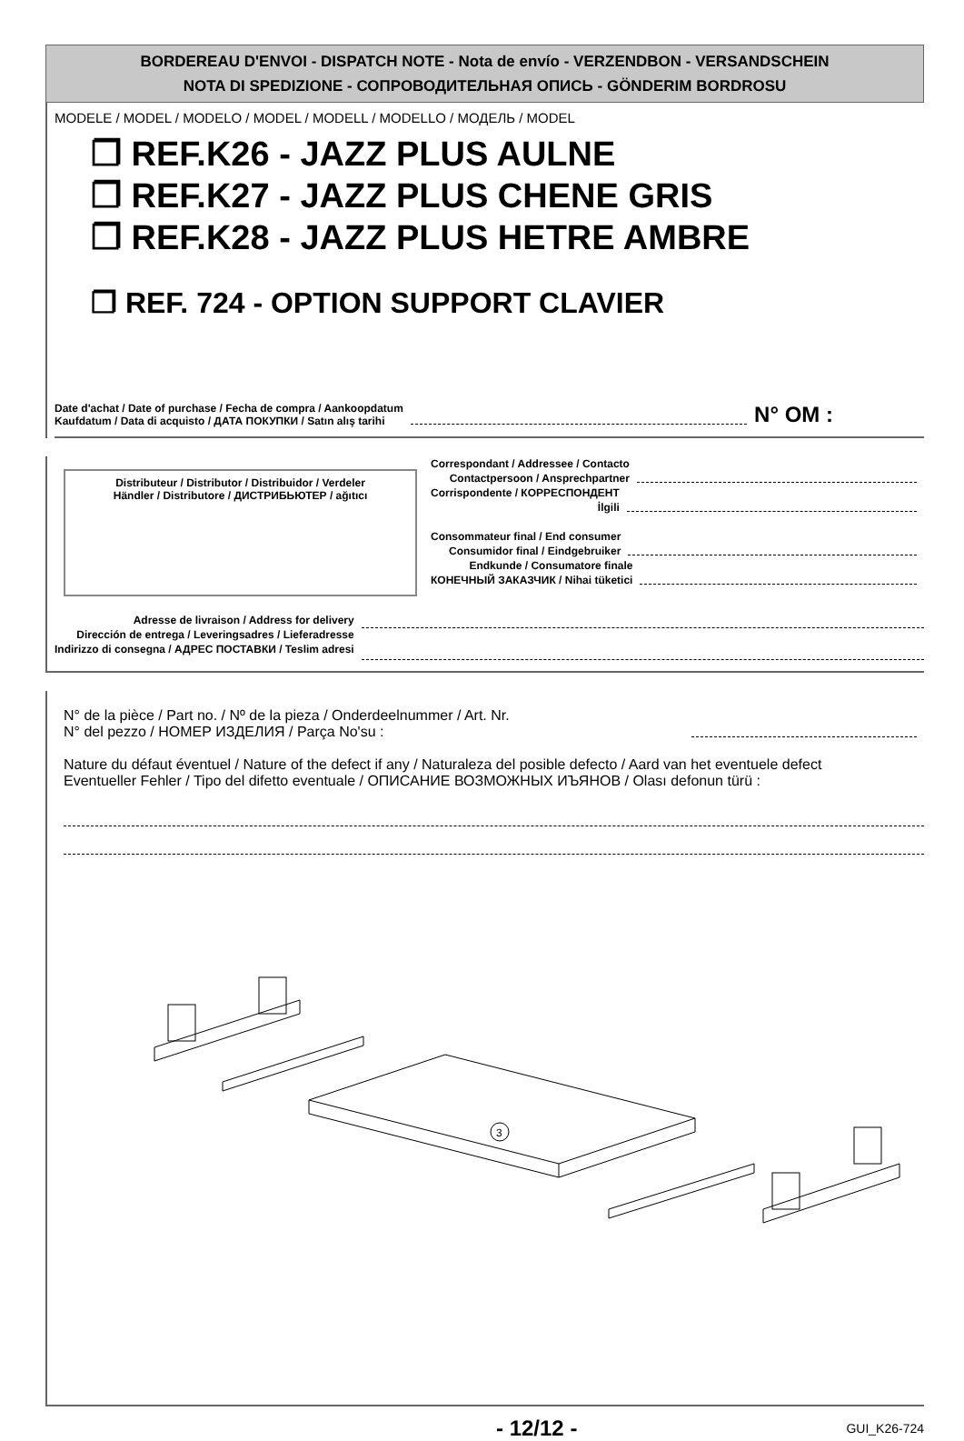BORDEREAU D'ENVOI - DISPATCH NOTE - Nota de envío - VERZENDBON - VERSANDSCHEIN
NOTA DI SPEDIZIONE - СОПРОВОДИТЕЛЬНАЯ ОПИСЬ - GÖNDERIM BORDROSU
MODELE / MODEL / MODELO / MODEL / MODELL / MODELLO / МОДЕЛЬ / MODEL
❐ REF.K26 - JAZZ PLUS AULNE
❐ REF.K27 - JAZZ PLUS CHENE GRIS
❐ REF.K28 - JAZZ PLUS HETRE AMBRE
❐ REF. 724 - OPTION SUPPORT CLAVIER
Date d'achat / Date of purchase / Fecha de compra / Aankoopdatum
Kaufdatum / Data di acquisto / ДАТА ПОКУПКИ / Satın alış tarihi
N° OM :
Distributeur / Distributor / Distribuidor / Verdeler
Händler / Distributore / ДИСТРИБЬЮТЕР / ağıtıcı
Correspondant / Addressee / Contacto
Contactpersoon / Ansprechpartner
Corrispondente / КОРРЕСПОНДЕНТ
İlgili
Consommateur final / End consumer
Consumidor final / Eindgebruiker
Endkunde / Consumatore finale
КОНЕЧНЫЙ ЗАКАЗЧИК / Nihai tüketici
Adresse de livraison / Address for delivery
Dirección de entrega / Leveringsadres / Lieferadresse
Indirizzo di consegna / АДРЕС ПОСТАВКИ / Teslim adresi
N° de la pièce / Part no. / Nº de la pieza / Onderdeelnummer / Art. Nr.
N° del pezzo / НОМЕР ИЗДЕЛИЯ / Parça No'su :
Nature du défaut éventuel / Nature of the defect if any / Naturaleza del posible defecto / Aard van het eventuele defect
Eventueller Fehler / Tipo del difetto eventuale / ОПИСАНИЕ ВОЗМОЖНЫХ ИЪЯНОВ / Olası defonun türü :
3
- 12/12 - GUI_K26-724